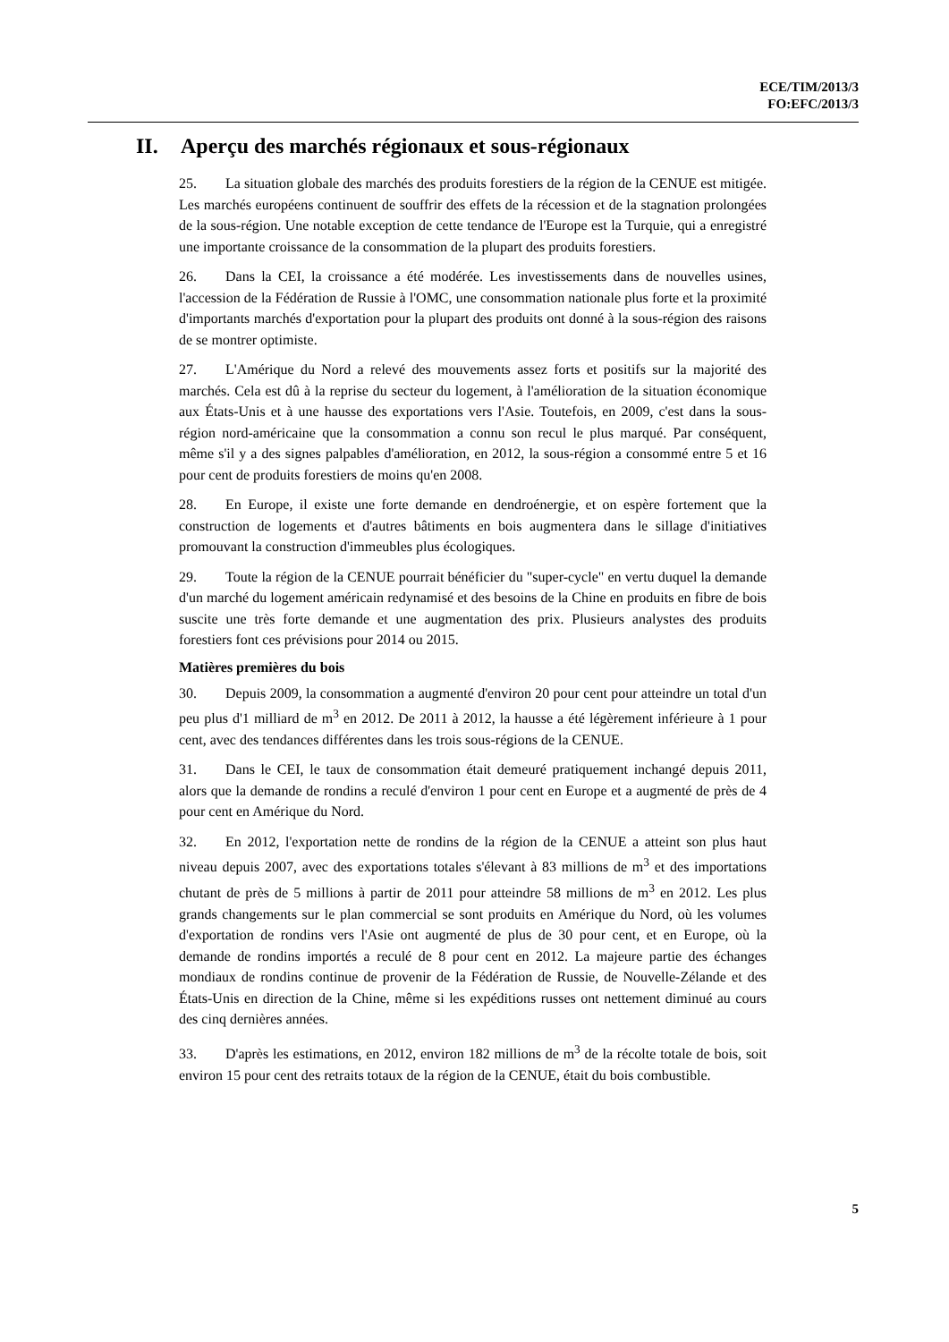ECE/TIM/2013/3
FO:EFC/2013/3
II. Aperçu des marchés régionaux et sous-régionaux
25. La situation globale des marchés des produits forestiers de la région de la CENUE est mitigée. Les marchés européens continuent de souffrir des effets de la récession et de la stagnation prolongées de la sous-région. Une notable exception de cette tendance de l'Europe est la Turquie, qui a enregistré une importante croissance de la consommation de la plupart des produits forestiers.
26. Dans la CEI, la croissance a été modérée. Les investissements dans de nouvelles usines, l'accession de la Fédération de Russie à l'OMC, une consommation nationale plus forte et la proximité d'importants marchés d'exportation pour la plupart des produits ont donné à la sous-région des raisons de se montrer optimiste.
27. L'Amérique du Nord a relevé des mouvements assez forts et positifs sur la majorité des marchés. Cela est dû à la reprise du secteur du logement, à l'amélioration de la situation économique aux États-Unis et à une hausse des exportations vers l'Asie. Toutefois, en 2009, c'est dans la sous-région nord-américaine que la consommation a connu son recul le plus marqué. Par conséquent, même s'il y a des signes palpables d'amélioration, en 2012, la sous-région a consommé entre 5 et 16 pour cent de produits forestiers de moins qu'en 2008.
28. En Europe, il existe une forte demande en dendroénergie, et on espère fortement que la construction de logements et d'autres bâtiments en bois augmentera dans le sillage d'initiatives promouvant la construction d'immeubles plus écologiques.
29. Toute la région de la CENUE pourrait bénéficier du "super-cycle" en vertu duquel la demande d'un marché du logement américain redynamisé et des besoins de la Chine en produits en fibre de bois suscite une très forte demande et une augmentation des prix. Plusieurs analystes des produits forestiers font ces prévisions pour 2014 ou 2015.
Matières premières du bois
30. Depuis 2009, la consommation a augmenté d'environ 20 pour cent pour atteindre un total d'un peu plus d'1 milliard de m<sup>3</sup> en 2012. De 2011 à 2012, la hausse a été légèrement inférieure à 1 pour cent, avec des tendances différentes dans les trois sous-régions de la CENUE.
31. Dans le CEI, le taux de consommation était demeuré pratiquement inchangé depuis 2011, alors que la demande de rondins a reculé d'environ 1 pour cent en Europe et a augmenté de près de 4 pour cent en Amérique du Nord.
32. En 2012, l'exportation nette de rondins de la région de la CENUE a atteint son plus haut niveau depuis 2007, avec des exportations totales s'élevant à 83 millions de m<sup>3</sup> et des importations chutant de près de 5 millions à partir de 2011 pour atteindre 58 millions de m<sup>3</sup> en 2012. Les plus grands changements sur le plan commercial se sont produits en Amérique du Nord, où les volumes d'exportation de rondins vers l'Asie ont augmenté de plus de 30 pour cent, et en Europe, où la demande de rondins importés a reculé de 8 pour cent en 2012. La majeure partie des échanges mondiaux de rondins continue de provenir de la Fédération de Russie, de Nouvelle-Zélande et des États-Unis en direction de la Chine, même si les expéditions russes ont nettement diminué au cours des cinq dernières années.
33. D'après les estimations, en 2012, environ 182 millions de m<sup>3</sup> de la récolte totale de bois, soit environ 15 pour cent des retraits totaux de la région de la CENUE, était du bois combustible.
5